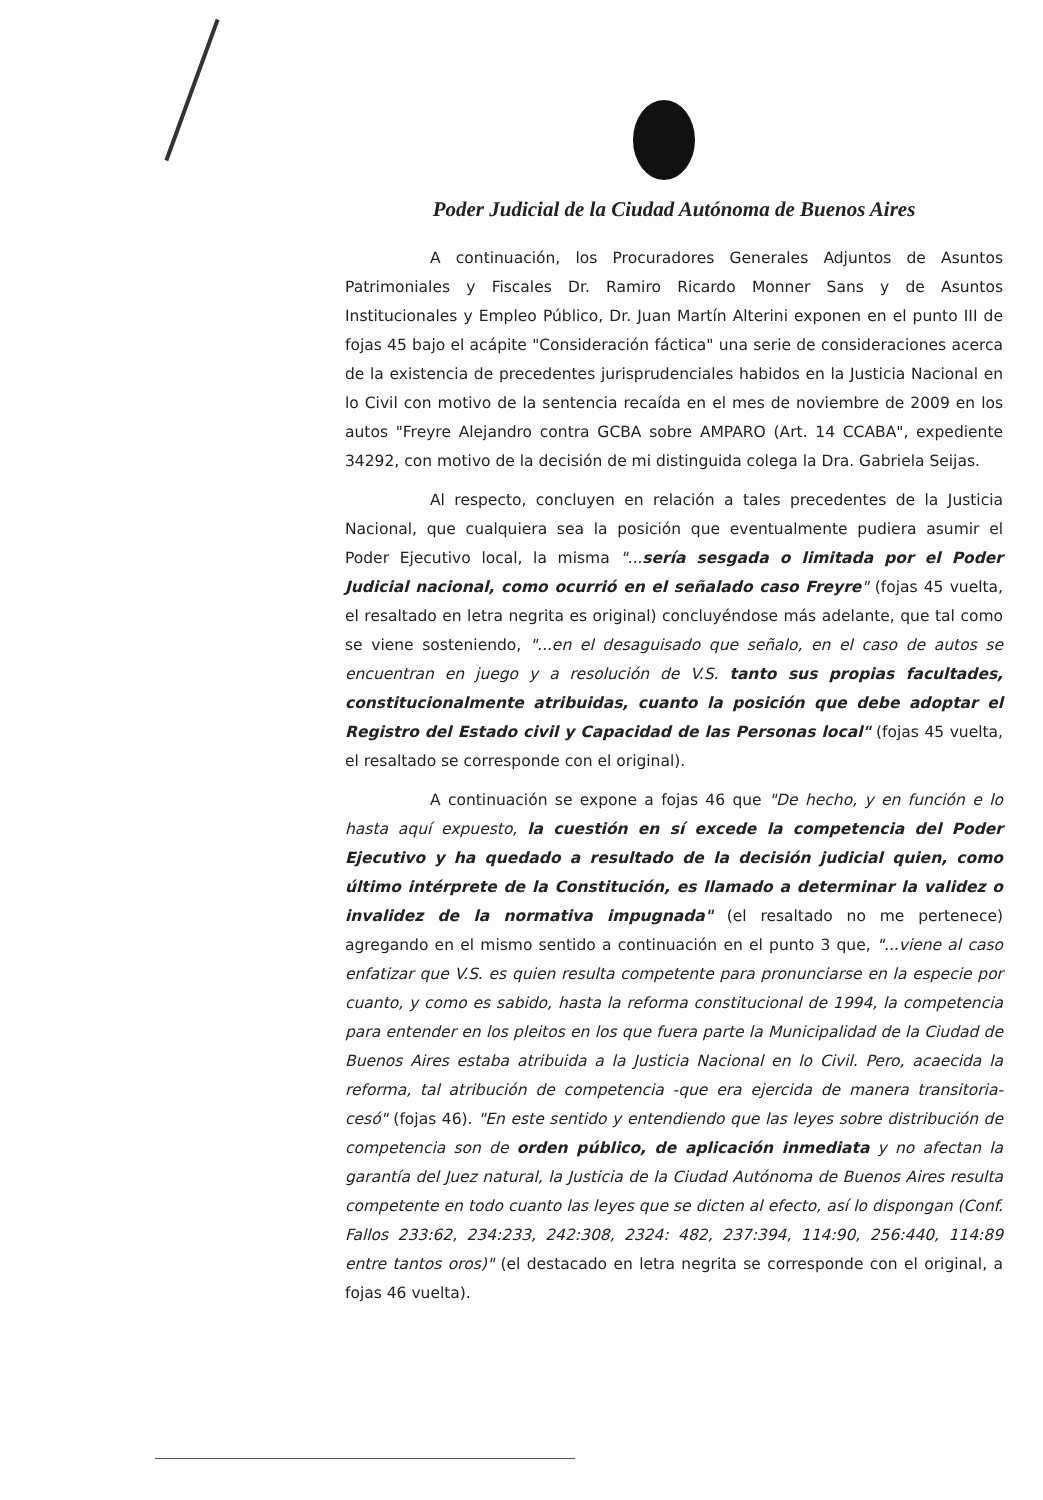Poder Judicial de la Ciudad Autónoma de Buenos Aires
A continuación, los Procuradores Generales Adjuntos de Asuntos Patrimoniales y Fiscales Dr. Ramiro Ricardo Monner Sans y de Asuntos Institucionales y Empleo Público, Dr. Juan Martín Alterini exponen en el punto III de fojas 45 bajo el acápite "Consideración fáctica" una serie de consideraciones acerca de la existencia de precedentes jurisprudenciales habidos en la Justicia Nacional en lo Civil con motivo de la sentencia recaída en el mes de noviembre de 2009 en los autos "Freyre Alejandro contra GCBA sobre AMPARO (Art. 14 CCABA", expediente 34292, con motivo de la decisión de mi distinguida colega la Dra. Gabriela Seijas.
Al respecto, concluyen en relación a tales precedentes de la Justicia Nacional, que cualquiera sea la posición que eventualmente pudiera asumir el Poder Ejecutivo local, la misma "...sería sesgada o limitada por el Poder Judicial nacional, como ocurrió en el señalado caso Freyre" (fojas 45 vuelta, el resaltado en letra negrita es original) concluyéndose más adelante, que tal como se viene sosteniendo, "...en el desaguisado que señalo, en el caso de autos se encuentran en juego y a resolución de V.S. tanto sus propias facultades, constitucionalmente atribuidas, cuanto la posición que debe adoptar el Registro del Estado civil y Capacidad de las Personas local" (fojas 45 vuelta, el resaltado se corresponde con el original).
A continuación se expone a fojas 46 que "De hecho, y en función e lo hasta aquí expuesto, la cuestión en sí excede la competencia del Poder Ejecutivo y ha quedado a resultado de la decisión judicial quien, como último intérprete de la Constitución, es llamado a determinar la validez o invalidez de la normativa impugnada" (el resaltado no me pertenece) agregando en el mismo sentido a continuación en el punto 3 que, "...viene al caso enfatizar que V.S. es quien resulta competente para pronunciarse en la especie por cuanto, y como es sabido, hasta la reforma constitucional de 1994, la competencia para entender en los pleitos en los que fuera parte la Municipalidad de la Ciudad de Buenos Aires estaba atribuida a la Justicia Nacional en lo Civil. Pero, acaecida la reforma, tal atribución de competencia -que era ejercida de manera transitoria- cesó" (fojas 46). "En este sentido y entendiendo que las leyes sobre distribución de competencia son de orden público, de aplicación inmediata y no afectan la garantía del Juez natural, la Justicia de la Ciudad Autónoma de Buenos Aires resulta competente en todo cuanto las leyes que se dicten al efecto, así lo dispongan (Conf. Fallos 233:62, 234:233, 242:308, 2324: 482, 237:394, 114:90, 256:440, 114:89 entre tantos oros)" (el destacado en letra negrita se corresponde con el original, a fojas 46 vuelta).